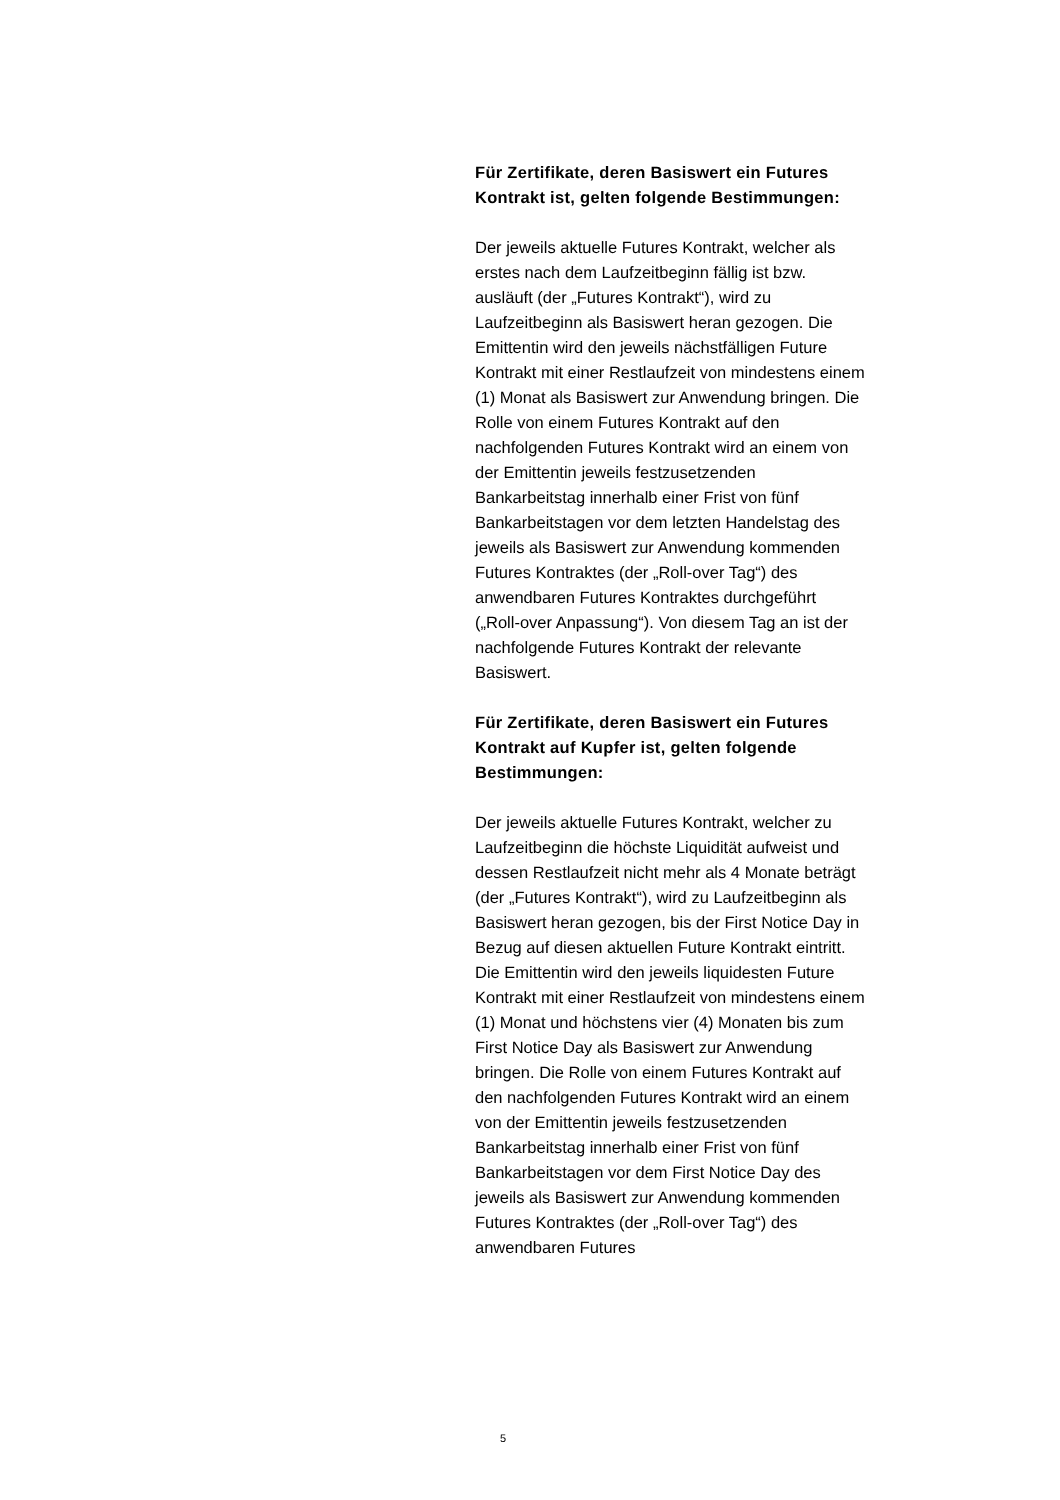Für Zertifikate, deren Basiswert ein Futures Kontrakt ist, gelten folgende Bestimmungen:
Der jeweils aktuelle Futures Kontrakt, welcher als erstes nach dem Laufzeitbeginn fällig ist bzw. ausläuft (der „Futures Kontrakt“), wird zu Laufzeitbeginn als Basiswert heran gezogen. Die Emittentin wird den jeweils nächstfälligen Future Kontrakt mit einer Restlaufzeit von mindestens einem (1) Monat als Basiswert zur Anwendung bringen. Die Rolle von einem Futures Kontrakt auf den nachfolgenden Futures Kontrakt wird an einem von der Emittentin jeweils festzusetzenden Bankarbeitstag innerhalb einer Frist von fünf Bankarbeitstagen vor dem letzten Handelstag des jeweils als Basiswert zur Anwendung kommenden Futures Kontraktes (der „Roll-over Tag“) des anwendbaren Futures Kontraktes durchgeführt („Roll-over Anpassung“). Von diesem Tag an ist der nachfolgende Futures Kontrakt der relevante Basiswert.
Für Zertifikate, deren Basiswert ein Futures Kontrakt auf Kupfer ist, gelten folgende Bestimmungen:
Der jeweils aktuelle Futures Kontrakt, welcher zu Laufzeitbeginn die höchste Liquidität aufweist und dessen Restlaufzeit nicht mehr als 4 Monate beträgt (der „Futures Kontrakt“), wird zu Laufzeitbeginn als Basiswert heran gezogen, bis der First Notice Day in Bezug auf diesen aktuellen Future Kontrakt eintritt. Die Emittentin wird den jeweils liquidesten Future Kontrakt mit einer Restlaufzeit von mindestens einem (1) Monat und höchstens vier (4) Monaten bis zum First Notice Day als Basiswert zur Anwendung bringen. Die Rolle von einem Futures Kontrakt auf den nachfolgenden Futures Kontrakt wird an einem von der Emittentin jeweils festzusetzenden Bankarbeitstag innerhalb einer Frist von fünf Bankarbeitstagen vor dem First Notice Day des jeweils als Basiswert zur Anwendung kommenden Futures Kontraktes (der „Roll-over Tag“) des anwendbaren Futures
5